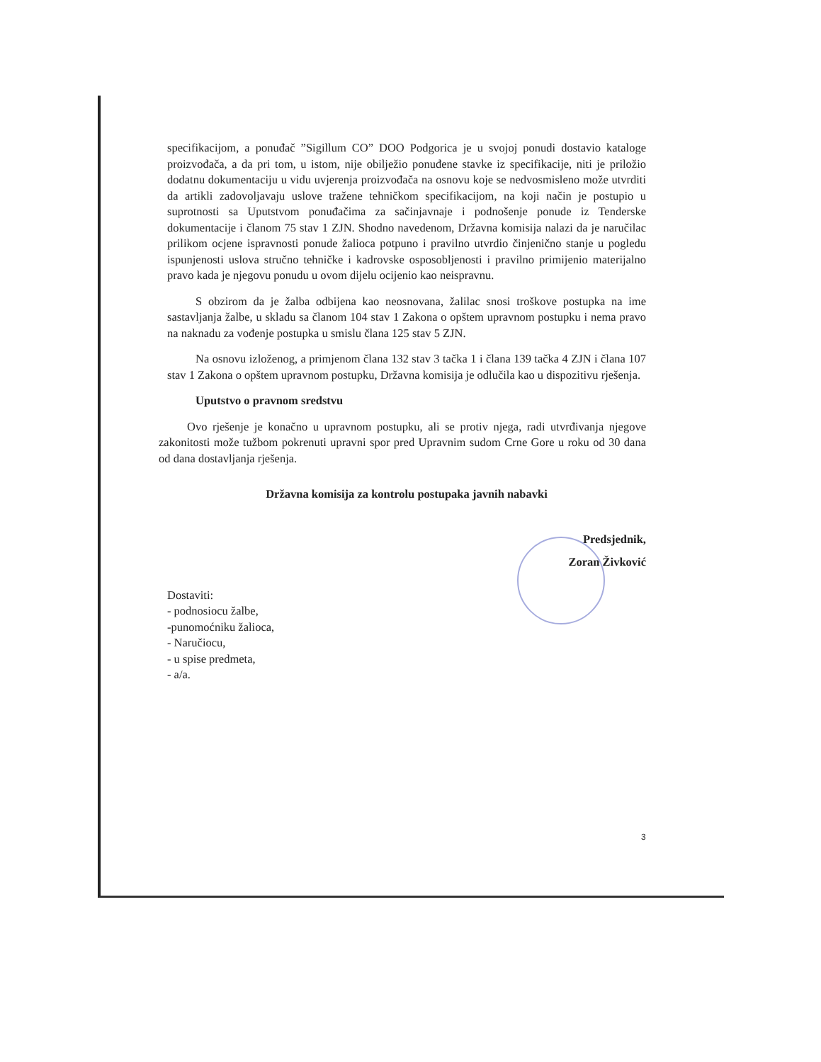specifikacijom, a ponuđač ”Sigillum CO” DOO Podgorica je u svojoj ponudi dostavio kataloge proizvođača, a da pri tom, u istom, nije obilježio ponuđene stavke iz specifikacije, niti je priložio dodatnu dokumentaciju u vidu uvjerenja proizvođača na osnovu koje se nedvosmisleno može utvrditi da artikli zadovoljavaju uslove tražene tehničkom specifikacijom, na koji način je postupio u suprotnosti sa Uputstvom ponuđačima za sačinjavnaje i podnošenje ponude iz Tenderske dokumentacije i članom 75 stav 1 ZJN. Shodno navedenom, Državna komisija nalazi da je naručilac prilikom ocjene ispravnosti ponude žalioca potpuno i pravilno utvrdio činjenično stanje u pogledu ispunjenosti uslova stručno tehničke i kadrovske osposobljenosti i pravilno primijenio materijalno pravo kada je njegovu ponudu u ovom dijelu ocijenio kao neispravnu.
S obzirom da je žalba odbijena kao neosnovana, žalilac snosi troškove postupka na ime sastavljanja žalbe, u skladu sa članom 104 stav 1 Zakona o opštem upravnom postupku i nema pravo na naknadu za vođenje postupka u smislu člana 125 stav 5 ZJN.
Na osnovu izloženog, a primjenom člana 132 stav 3 tačka 1 i člana 139 tačka 4 ZJN i člana 107 stav 1 Zakona o opštem upravnom postupku, Državna komisija je odlučila kao u dispozitivu rješenja.
Uputstvo o pravnom sredstvu
Ovo rješenje je konačno u upravnom postupku, ali se protiv njega, radi utvrđivanja njegove zakonitosti može tužbom pokrenuti upravni spor pred Upravnim sudom Crne Gore u roku od 30 dana od dana dostavljanja rješenja.
Državna komisija za kontrolu postupaka javnih nabavki
Predsjednik,
Zoran Živković
Dostaviti:
- podnosiocu žalbe,
-punomoćniku žalioca,
- Naručiocu,
- u spise predmeta,
- a/a.
3